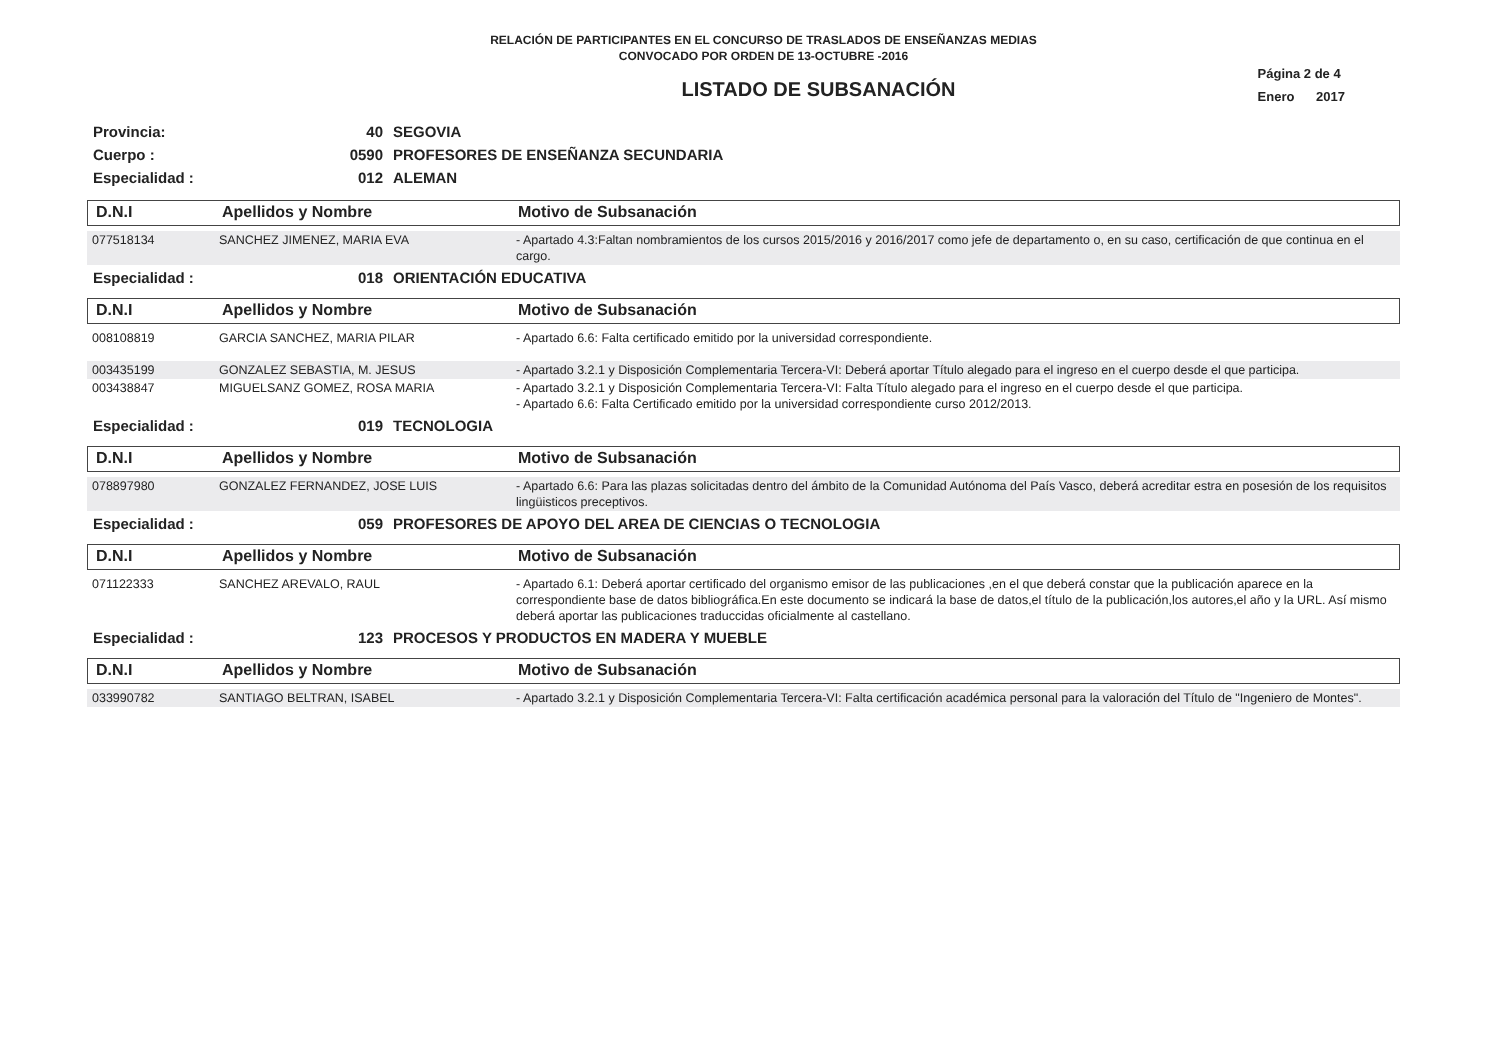RELACIÓN DE PARTICIPANTES EN EL CONCURSO DE TRASLADOS DE ENSEÑANZAS MEDIAS
CONVOCADO POR ORDEN DE 13-OCTUBRE -2016
Página 2 de 4
Enero 2017
LISTADO DE SUBSANACIÓN
| Provincia: | 40 | SEGOVIA |
| Cuerpo : | 0590 | PROFESORES DE ENSEÑANZA SECUNDARIA |
| Especialidad : | 012 | ALEMAN |
| D.N.I | Apellidos y Nombre | Motivo de Subsanación |
| --- | --- | --- |
| 077518134 | SANCHEZ JIMENEZ, MARIA EVA | - Apartado 4.3:Faltan nombramientos de los cursos 2015/2016 y 2016/2017 como jefe de departamento o, en su caso, certificación de que continua en el cargo. |
| Especialidad : | 018 | ORIENTACIÓN EDUCATIVA |
| D.N.I | Apellidos y Nombre | Motivo de Subsanación |
| --- | --- | --- |
| 008108819 | GARCIA SANCHEZ, MARIA PILAR | - Apartado 6.6: Falta certificado emitido por la universidad correspondiente. |
| 003435199 | GONZALEZ SEBASTIA, M. JESUS | - Apartado 3.2.1 y Disposición Complementaria Tercera-VI: Deberá aportar Título alegado para el ingreso en el cuerpo desde el que participa. |
| 003438847 | MIGUELSANZ GOMEZ, ROSA MARIA | - Apartado 3.2.1 y Disposición Complementaria Tercera-VI: Falta Título alegado para el ingreso en el cuerpo desde el que participa. - Apartado 6.6: Falta Certificado emitido por la universidad correspondiente curso 2012/2013. |
| Especialidad : | 019 | TECNOLOGIA |
| D.N.I | Apellidos y Nombre | Motivo de Subsanación |
| --- | --- | --- |
| 078897980 | GONZALEZ FERNANDEZ, JOSE LUIS | - Apartado 6.6: Para las plazas solicitadas dentro del ámbito de la Comunidad Autónoma del País Vasco, deberá acreditar estra en posesión de los requisitos lingüisticos preceptivos. |
| Especialidad : | 059 | PROFESORES DE APOYO DEL AREA DE CIENCIAS O TECNOLOGIA |
| D.N.I | Apellidos y Nombre | Motivo de Subsanación |
| --- | --- | --- |
| 071122333 | SANCHEZ AREVALO, RAUL | - Apartado 6.1: Deberá aportar certificado del organismo emisor de las publicaciones ,en el que deberá constar que la publicación aparece en la correspondiente base de datos bibliográfica.En este documento se indicará la base de datos,el título de la publicación,los autores,el año y la URL. Así mismo deberá aportar las publicaciones traduccidas oficialmente al castellano. |
| Especialidad : | 123 | PROCESOS Y PRODUCTOS EN MADERA Y MUEBLE |
| D.N.I | Apellidos y Nombre | Motivo de Subsanación |
| --- | --- | --- |
| 033990782 | SANTIAGO BELTRAN, ISABEL | - Apartado 3.2.1 y Disposición Complementaria Tercera-VI: Falta certificación académica personal para la valoración del Título de "Ingeniero de Montes". |